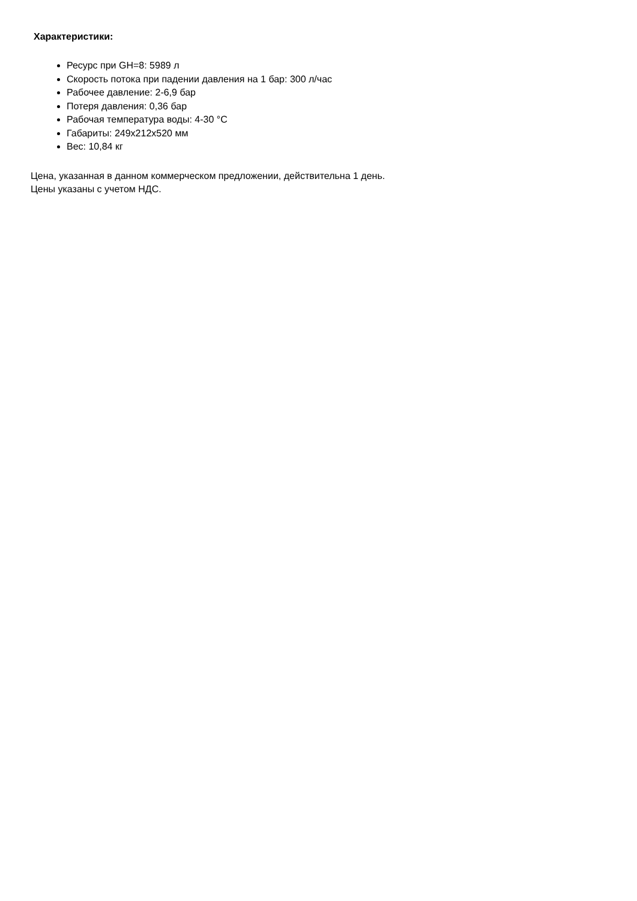Характеристики:
Ресурс при GH=8: 5989 л
Скорость потока при падении давления на 1 бар: 300 л/час
Рабочее давление: 2-6,9 бар
Потеря давления: 0,36 бар
Рабочая температура воды: 4-30 °C
Габариты: 249x212x520 мм
Вес: 10,84 кг
Цена, указанная в данном коммерческом предложении, действительна 1 день.
Цены указаны с учетом НДС.